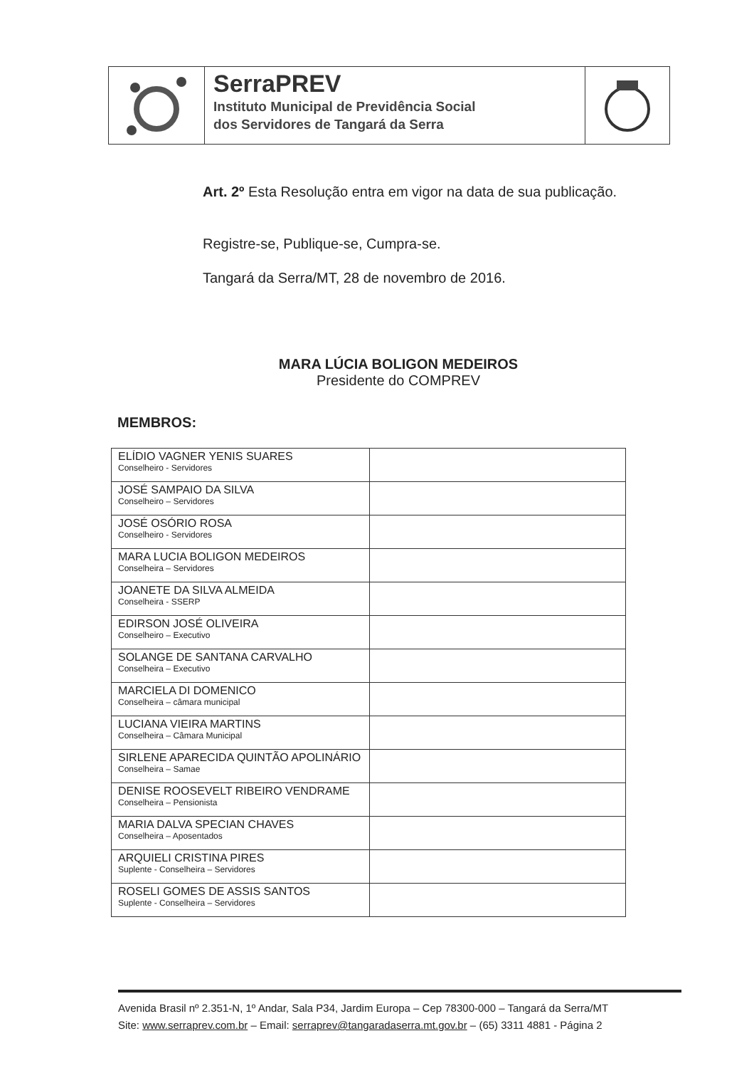SerraPREV
Instituto Municipal de Previdência Social
dos Servidores de Tangará da Serra
Art. 2º Esta Resolução entra em vigor na data de sua publicação.
Registre-se, Publique-se, Cumpra-se.
Tangará da Serra/MT, 28 de novembro de 2016.
MARA LÚCIA BOLIGON MEDEIROS
Presidente do COMPREV
MEMBROS:
| ELÍDIO VAGNER YENIS SUARES Conselheiro - Servidores | |
| JOSÉ SAMPAIO DA SILVA Conselheiro – Servidores | |
| JOSÉ OSÓRIO ROSA Conselheiro - Servidores | |
| MARA LUCIA BOLIGON MEDEIROS Conselheira – Servidores | |
| JOANETE DA SILVA ALMEIDA Conselheira - SSERP | |
| EDIRSON JOSÉ OLIVEIRA Conselheiro – Executivo | |
| SOLANGE DE SANTANA CARVALHO Conselheira – Executivo | |
| MARCIELA DI DOMENICO Conselheira – câmara municipal | |
| LUCIANA VIEIRA MARTINS Conselheira – Câmara Municipal | |
| SIRLENE APARECIDA QUINTÃO APOLINÁRIO Conselheira – Samae | |
| DENISE ROOSEVELT RIBEIRO VENDRAME Conselheira – Pensionista | |
| MARIA DALVA SPECIAN CHAVES Conselheira – Aposentados | |
| ARQUIELI CRISTINA PIRES Suplente - Conselheira – Servidores | |
| ROSELI GOMES DE ASSIS SANTOS Suplente - Conselheira – Servidores | |
Avenida Brasil nº 2.351-N, 1º Andar, Sala P34, Jardim Europa – Cep 78300-000 – Tangará da Serra/MT
Site: www.serraprev.com.br – Email: serraprev@tangaradaserra.mt.gov.br – (65) 3311 4881 - Página 2